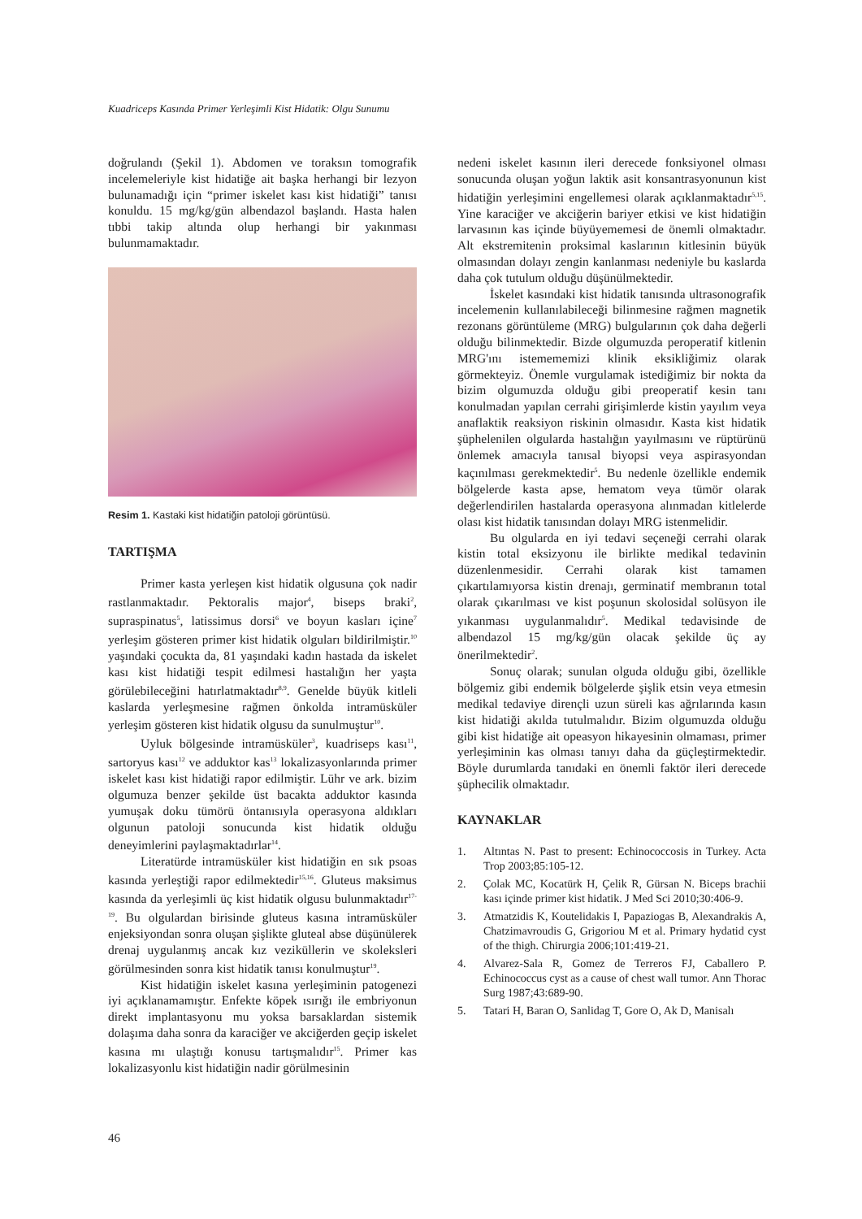Kuadriceps Kasında Primer Yerleşimli Kist Hidatik: Olgu Sunumu
doğrulandı (Şekil 1). Abdomen ve toraksın tomografik incelemeleriyle kist hidatiğe ait başka herhangi bir lezyon bulunamadığı için “primer iskelet kası kist hidatiği” tanısı konuldu. 15 mg/kg/gün albendazol başlandı. Hasta halen tıbbi takip altında olup herhangi bir yakınması bulunmamaktadır.
Resim 1. Kastaki kist hidatiğin patoloji görüntüsü.
TARTIŞMA
Primer kasta yerleşen kist hidatik olgusuna çok nadir rastlanmaktadır. Pektoralis major<sup>4</sup>, biseps braki<sup>2</sup>, supraspinatus<sup>5</sup>, latissimus dorsi<sup>6</sup> ve boyun kasları içine<sup>7</sup> yerleşim gösteren primer kist hidatik olguları bildirilmiştir.<sup>10</sup> yaşındaki çocukta da, 81 yaşındaki kadın hastada da iskelet kası kist hidatiği tespit edilmesi hastalığın her yaşta görülebileceğini hatırlatmaktadır<sup>8,9</sup>. Genelde büyük kitleli kaslarda yerleşmesine rağmen önkolda intramüsküler yerleşim gösteren kist hidatik olgusu da sunulmuştur<sup>10</sup>.
Uyluk bölgesinde intramüsküler<sup>3</sup>, kuadriseps kası<sup>11</sup>, sartoryus kası<sup>12</sup> ve adduktor kas<sup>13</sup> lokalizasyonlarında primer iskelet kası kist hidatiği rapor edilmiştir. Lühr ve ark. bizim olgumuza benzer şekilde üst bacakta adduktor kasında yumuşak doku tümörü öntanısıyla operasyona aldıkları olgunun patoloji sonucunda kist hidatik olduğu deneyimlerini paylaşmaktadırlar<sup>14</sup>.
Literatürde intramüsküler kist hidatiğin en sık psoas kasında yerleştiği rapor edilmektedir<sup>15,16</sup>. Gluteus maksimus kasında da yerleşimli üç kist hidatik olgusu bulunmaktadır<sup>17-19</sup>. Bu olgulardan birisinde gluteus kasına intramüsküler enjeksiyondan sonra oluşan şişlikte gluteal abse düşünülerek drenaj uygulanmış ancak kız veziküllerin ve skoleksleri görülmesinden sonra kist hidatik tanısı konulmuştur<sup>19</sup>.
Kist hidatiğin iskelet kasına yerleşiminin patogenezi iyi açıklanamamıştır. Enfekte köpek ısırığı ile embriyonun direkt implantasyonu mu yoksa barsaklardan sistemik dolaşıma daha sonra da karaciğer ve akciğerden geçip iskelet kasına mı ulaştığı konusu tartışmalıdır<sup>15</sup>. Primer kas lokalizasyonlu kist hidatiğin nadir görülmesinin
nedeni iskelet kasının ileri derecede fonksiyonel olması sonucunda oluşan yoğun laktik asit konsantrasyonunun kist hidatiğin yerleşimini engellemesi olarak açıklanmaktadır<sup>5,15</sup>. Yine karaciğer ve akciğerin bariyer etkisi ve kist hidatiğin larvasının kas içinde büyüyememesi de önemli olmaktadır. Alt ekstremitenin proksimal kaslarının kitlesinin büyük olmasından dolayı zengin kanlanması nedeniyle bu kaslarda daha çok tutulum olduğu düşünülmektedir.
İskelet kasındaki kist hidatik tanısında ultrasonografik incelemenin kullanılabileceği bilinmesine rağmen magnetik rezonans görüntüleme (MRG) bulgularının çok daha değerli olduğu bilinmektedir. Bizde olgumuzda peroperatif kitlenin MRG'ını istemememizi klinik eksikliğimiz olarak görmekteyiz. Önemle vurgulamak istediğimiz bir nokta da bizim olgumuzda olduğu gibi preoperatif kesin tanı konulmadan yapılan cerrahi girişimlerde kistin yayılım veya anaflaktik reaksiyon riskinin olmasıdır. Kasta kist hidatik şüphelenilen olgularda hastalığın yayılmasını ve rüptürünü önlemek amacıyla tanısal biyopsi veya aspirasyondan kaçınılması gerekmektedir<sup>5</sup>. Bu nedenle özellikle endemik bölgelerde kasta apse, hematom veya tümör olarak değerlendirilen hastalarda operasyona alınmadan kitlelerde olası kist hidatik tanısından dolayı MRG istenmelidir.
Bu olgularda en iyi tedavi seçeneği cerrahi olarak kistin total eksizyonu ile birlikte medikal tedavinin düzenlenmesidir. Cerrahi olarak kist tamamen çıkartılamıyorsa kistin drenajı, germinatif membranın total olarak çıkarılması ve kist poşunun skolosidal solüsyon ile yıkanması uygulanmalıdır<sup>5</sup>. Medikal tedavisinde de albendazol 15 mg/kg/gün olacak şekilde üç ay önerilmektedir<sup>2</sup>.
Sonuç olarak; sunulan olguda olduğu gibi, özellikle bölgemiz gibi endemik bölgelerde şişlik etsin veya etmesin medikal tedaviye dirençli uzun süreli kas ağrılarında kasın kist hidatiği akılda tutulmalıdır. Bizim olgumuzda olduğu gibi kist hidatiğe ait opeasyon hikayesinin olmaması, primer yerleşiminin kas olması tanıyı daha da güçleştirmektedir. Böyle durumlarda tanıdaki en önemli faktör ileri derecede şüphecilik olmaktadır.
KAYNAKLAR
1. Altıntas N. Past to present: Echinococcosis in Turkey. Acta Trop 2003;85:105-12.
2. Çolak MC, Kocatürk H, Çelik R, Gürsan N. Biceps brachii kası içinde primer kist hidatik. J Med Sci 2010;30:406-9.
3. Atmatzidis K, Koutelidakis I, Papaziogas B, Alexandrakis A, Chatzimavroudis G, Grigoriou M et al. Primary hydatid cyst of the thigh. Chirurgia 2006;101:419-21.
4. Alvarez-Sala R, Gomez de Terreros FJ, Caballero P. Echinococcus cyst as a cause of chest wall tumor. Ann Thorac Surg 1987;43:689-90.
5. Tatari H, Baran O, Sanlidag T, Gore O, Ak D, Manisalı
46